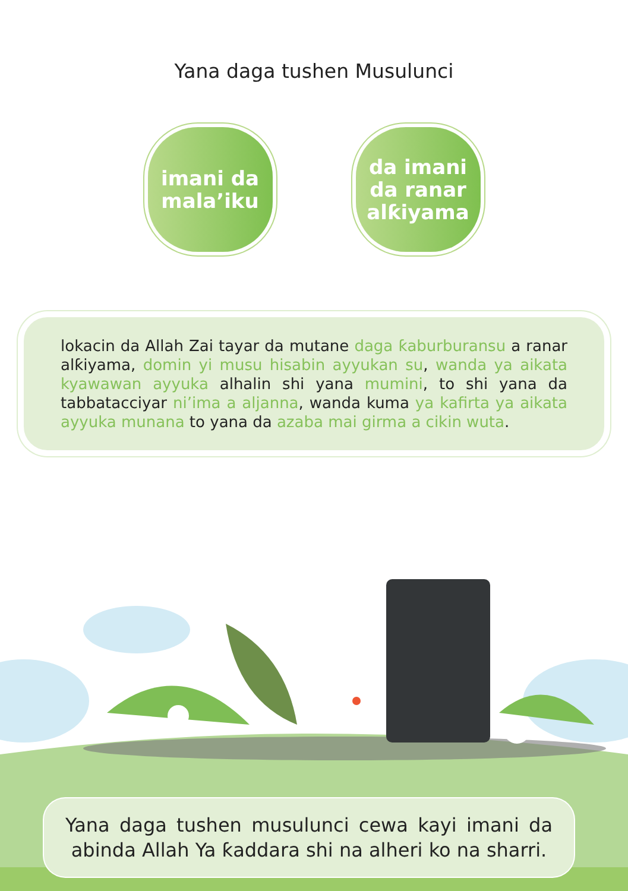Yana daga tushen Musulunci
imani da
mala’iku
da imani
da ranar
alƙiyama
lokacin da Allah Zai tayar da mutane daga ƙaburburansu a ranar alƙiyama, domin yi musu hisabin ayyukan su, wanda ya aikata kyawawan ayyuka alhalin shi yana mumini, to shi yana da tabbatacciyar ni’ima a aljanna, wanda kuma ya kafirta ya aikata ayyuka munana to yana da azaba mai girma a cikin wuta.
Yana daga tushen musulunci cewa kayi imani da abinda Allah Ya ƙaddara shi na alheri ko na sharri.